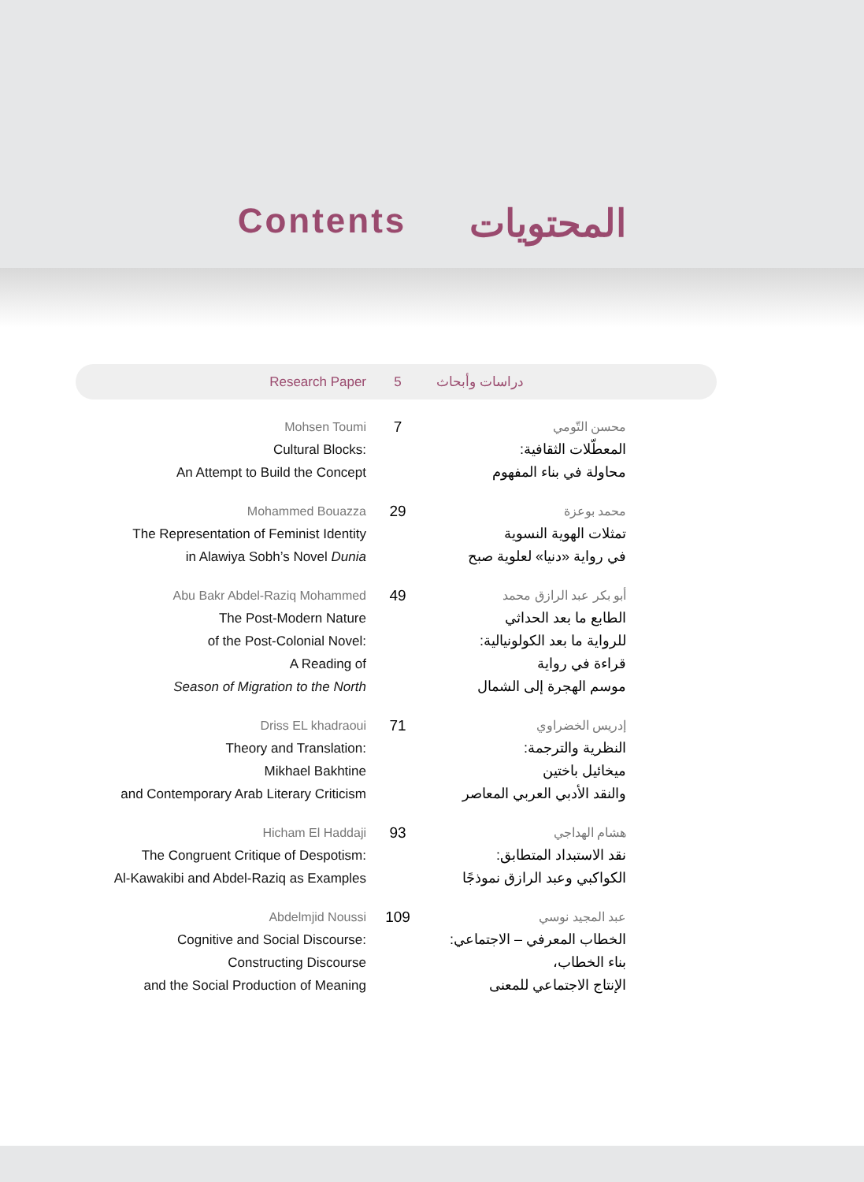Contents المحتويات
Research Paper 5
دراسات وأبحاث
Mohsen Toumi
Cultural Blocks:
An Attempt to Build the Concept
7
محسن التّومي
المعطّلات الثقافية:
محاولة في بناء المفهوم
Mohammed Bouazza
The Representation of Feminist Identity
in Alawiya Sobh’s Novel Dunia
29
محمد بوعزة
تمثلات الهوية النسوية
في رواية «دنيا» لعلوية صبح
Abu Bakr Abdel-Raziq Mohammed
The Post-Modern Nature
of the Post-Colonial Novel:
A Reading of
Season of Migration to the North
49
أبو بكر عبد الرازق محمد
الطابع ما بعد الحداثي
للرواية ما بعد الكولونيالية:
قراءة في رواية
موسم الهجرة إلى الشمال
Driss EL khadraoui
Theory and Translation:
Mikhael Bakhtine
and Contemporary Arab Literary Criticism
71
إدريس الخضراوي
النظرية والترجمة:
ميخائيل باختين
والنقد الأدبي العربي المعاصر
Hicham El Haddaji
The Congruent Critique of Despotism:
Al-Kawakibi and Abdel-Raziq as Examples
93
هشام الهداجي
نقد الاستبداد المتطابق:
الكواكبي وعبد الرازق نموذجًا
Abdelmjid Noussi
Cognitive and Social Discourse:
Constructing Discourse
and the Social Production of Meaning
109
عبد المجيد نوسي
الخطاب المعرفي – الاجتماعي:
بناء الخطاب،
الإنتاج الاجتماعي للمعنى